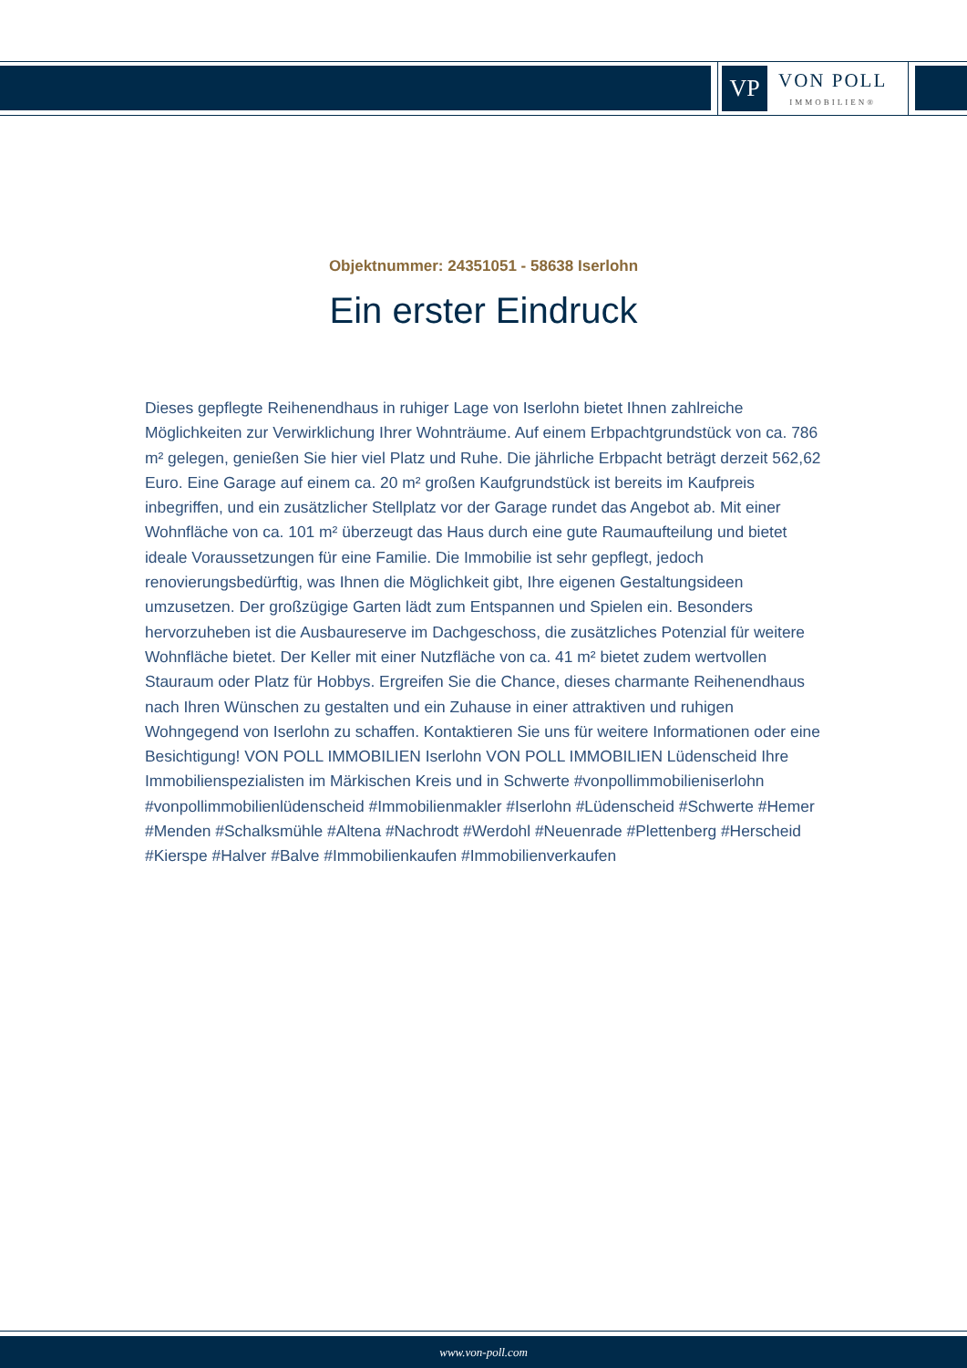VP
VON POLL
IMMOBILIEN®
Objektnummer: 24351051 - 58638 Iserlohn
Ein erster Eindruck
Dieses gepflegte Reihenendhaus in ruhiger Lage von Iserlohn bietet Ihnen zahlreiche Möglichkeiten zur Verwirklichung Ihrer Wohnträume. Auf einem Erbpachtgrundstück von ca. 786 m² gelegen, genießen Sie hier viel Platz und Ruhe. Die jährliche Erbpacht beträgt derzeit 562,62 Euro. Eine Garage auf einem ca. 20 m² großen Kaufgrundstück ist bereits im Kaufpreis inbegriffen, und ein zusätzlicher Stellplatz vor der Garage rundet das Angebot ab. Mit einer Wohnfläche von ca. 101 m² überzeugt das Haus durch eine gute Raumaufteilung und bietet ideale Voraussetzungen für eine Familie. Die Immobilie ist sehr gepflegt, jedoch renovierungsbedürftig, was Ihnen die Möglichkeit gibt, Ihre eigenen Gestaltungsideen umzusetzen. Der großzügige Garten lädt zum Entspannen und Spielen ein. Besonders hervorzuheben ist die Ausbaureserve im Dachgeschoss, die zusätzliches Potenzial für weitere Wohnfläche bietet. Der Keller mit einer Nutzfläche von ca. 41 m² bietet zudem wertvollen Stauraum oder Platz für Hobbys. Ergreifen Sie die Chance, dieses charmante Reihenendhaus nach Ihren Wünschen zu gestalten und ein Zuhause in einer attraktiven und ruhigen Wohngegend von Iserlohn zu schaffen. Kontaktieren Sie uns für weitere Informationen oder eine Besichtigung! VON POLL IMMOBILIEN Iserlohn VON POLL IMMOBILIEN Lüdenscheid Ihre Immobilienspezialisten im Märkischen Kreis und in Schwerte #vonpollimmobilieniserlohn #vonpollimmobilienlüdenscheid #Immobilienmakler #Iserlohn #Lüdenscheid #Schwerte #Hemer #Menden #Schalksmühle #Altena #Nachrodt #Werdohl #Neuenrade #Plettenberg #Herscheid #Kierspe #Halver #Balve #Immobilienkaufen #Immobilienverkaufen
www.von-poll.com